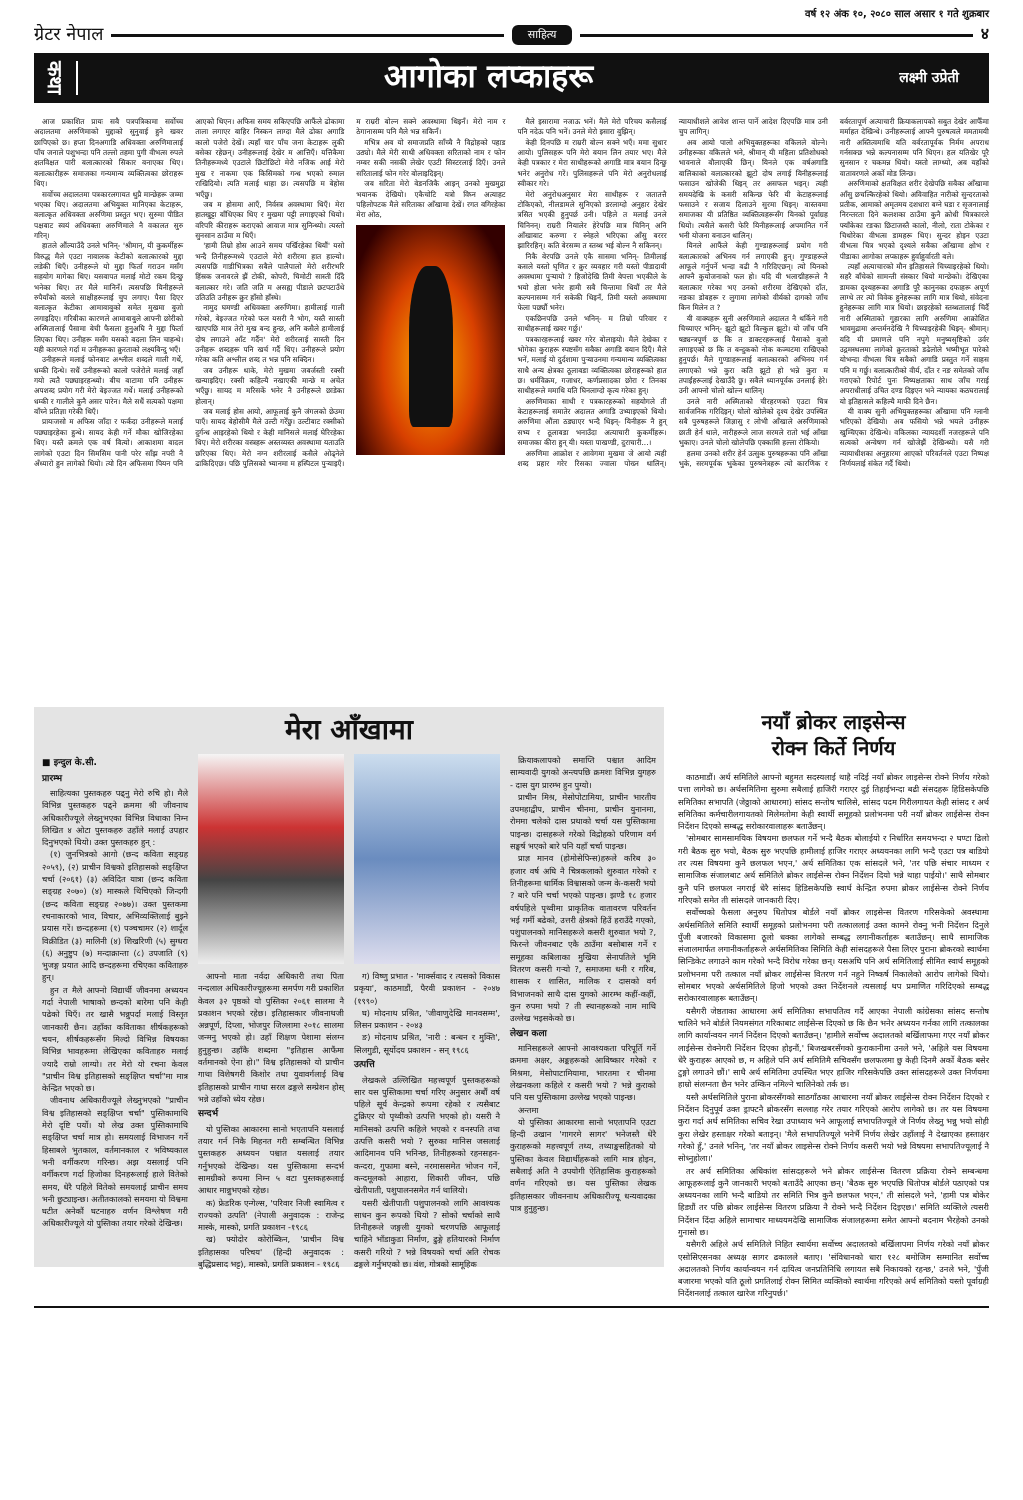वर्ष १२ अंक १०, २०८० साल असार १ गते शुक्रबार
ग्रेटर नेपाल
साहित्य
४
कथा आगोका लप्काहरू लक्ष्मी उप्रेती
आज प्रकाशित प्रायः सबै पत्रपत्रिकामा सर्वोच्च अदालतमा अरुणिमाको मुद्दाको सुनुवाई हुने खबर छापिएको छ। हप्ता दिनअगाडि अधिवक्ता अरुणिमालाई पाँच जनाले पशुभन्दा पनि तल्लो तहमा पुगी वीभत्स रुपले क्षतविक्षत पारी बलात्कारको सिकार बनाएका थिए। बलात्कारीहरू समाजका गन्यमान्य व्यक्तित्वका छोराहरू थिए।
सर्वोच्च अदालतमा पत्रकारलगायत थुप्रै मान्छेहरू जम्मा भएका थिए। अदालतमा अभियुक्त मानिएका केटाहरू, बलात्कृत अधिवक्ता अरुणिमा प्रस्तुत भए। सुरुमा पीडित पक्षबाट स्वयं अधिवक्ता अरुणिमाले नै वकालत सुरु गरिन्।
हातले औंल्याउँदै उनले भनिन्- 'श्रीमान्, यी कुकर्मीहरू विरुद्ध मैले एउटा नाबालक केटीको बलात्कारको मुद्दा लडेकी थिएँ। उनीहरूले यो मुद्दा फिर्ता गराउन मसँग सहयोग मागेका थिए। यसबापत मलाई मोटो रकम दिन्छु भनेका थिए। तर मैले मानिनँ। त्यसपछि यिनीहरूले रुपैयाँको बलले साक्षीहरूलाई चुप लगाए। पैसा दिएर बलात्कृत केटीका आमाबाबुको समेत मुखमा बुजो लगाइदिए। गरिबीका कारणले आमाबाबुले आफ्नी छोरीको अस्मितालाई पैसामा बेची फैसला हुनुअघि नै मुद्दा फिर्ता लिएका थिए। उनीहरू मसँग यसको बदला लिन चाहन्थे। यही कारणले गर्दा म उनीहरूका क्रुरताको लक्ष्यबिन्दु भएँ।
उनीहरूले मलाई फोनबाट अश्लील शब्दले गाली गर्थे, धम्की दिन्थे। सधैं उनीहरूको कालो पजेरोले मलाई जहाँ गयो त्यतै पछ्याइरहन्थ्यो। बीच बाटामा पनि उनीहरू अपशब्द प्रयोग गरी मेरो बेइज्जत गर्थे। मलाई उनीहरूको धम्की र गालीले कुनै असर पारेन। मैले सधैं सत्यको पक्षमा बाँच्ने प्रतिज्ञा गरेकी थिएँ।
प्रायःजसो म अफिस जाँदा र फर्कंदा उनीहरूले मलाई पछ्याइरहेका हुन्थे। सायद केही गर्ने मौका खोजिरहेका थिए। यस्तै क्रमले एक वर्ष बित्यो। आकाशमा बादल लागेको एउटा दिन सिमसिम पानी परेर साँझ नपरी नै अँध्यारो हुन लागेको थियो। त्यो दिन अफिसमा पियन पनि आएको थिएन। अफिस समय सकिएपछि आफैंले ढोकामा ताला लगाएर बाहिर निस्कन लाग्दा मैले ढोका अगाडि कालो पजेरो देखें। त्यहाँ चार पाँच जना केटाहरू लुकी बसेका रहेछन्। उनीहरूलाई देखेर म आत्तिएँ। यत्तिकैमा तिनीहरूमध्ये एउटाले छिटोछिटो मेरो नजिक आई मेरो मुख र नाकमा एक किसिमको गन्ध भएको रुमाल राखिदियो। त्यति मलाई थाहा छ। त्यसपछि म बेहोस भएँछु।
जब म होसमा आएँ, निर्वस्त्र अवस्थामा थिएँ। मेरा हातखुट्टा बाँधिएका थिए र मुखमा पट्टी लगाइएको थियो। वरिपरि कीराहरू कराएको आवाज मात्र सुनिन्थ्यो। त्यस्तो सुनसान ठाउँमा म थिएँ।
'हामी तिम्रो होस आउने समय पर्खिरहेका थियौं' यसो भन्दै तिनीहरूमध्ये एउटाले मेरो शरीरमा हात हाल्यो। त्यसपछि गाडीभित्रका सबैले पालैपालो मेरो शरीरभरि हिंस्रक जनावरले झैं टोकी, कोपरी, चिमोटी सास्ती दिँदै बलात्कार गरे। जति जति म असह्य पीडाले छटपटाउँथे उतिउति उनीहरू क्रुर हाँसो हाँस्थे।
नामुद घमण्डी अधिवक्ता अरुणिमा। हामीलाई गाली गरेको, बेइज्जत गरेको फल यसरी नै भोग, यस्तै सास्ती खाएपछि मात्र तेरो मुख बन्द हुन्छ, अनि कसैले हामीलाई दोष लगाउने आँट गर्दैन' मेरो शरीरलाई सास्ती दिन उनीहरू शब्दहरू पनि खर्च गर्दै थिए। उनीहरूले प्रयोग गरेका कति अश्लील शब्द त भन्न पनि सक्दिन।
जब उनीहरू थाके, मेरो मुखमा जबर्जस्ती रक्सी खन्याइदिए। रक्सी कहिल्यै नखाएकी मान्छे म अचेत भएँछु। सायद म मरिसकें भनेर नै उनीहरूले छाडेका होलान्।
जब मलाई होस आयो, आफूलाई कुनै जंगलको छेउमा पाएँ। सायद बेहोसीमै मैले उल्टी गरेँछु। उल्टीबाट रक्सीको दुर्गन्ध आइरहेको थियो र केही मानिसले मलाई घेरिरहेका थिए। मेरो शरीरका वस्त्रहरू अस्तव्यस्त अवस्थामा यताउति छरिएका थिए। मेरो नग्न शरीरलाई कसैले ओढ्नेले ढाकिदिएछ। पछि पुलिसको भ्यानमा म हस्पिटल पुर्‍याइएँ। म राम्ररी बोल्न सक्ने अवस्थामा थिइनँ। मेरो नाम र ठेगानासम्म पनि मैले भन्न सकिनँ।
मभित्र अब यो समाजप्रति साँच्चै नै विद्रोहको पहाड उठ्यो। मैले मेरी साथी अधिवक्ता सरिताको नाम र फोन नम्बर सकी नसकी लेखेर एउटी सिस्टरलाई दिएँ। उनले सरितालाई फोन गरेर बोलाइदिइन्।
जब सरिता मेरो बेडनजिकै आइन् उनको मुखमुद्रा भयानक देखियो। एकैचोटि यत्रो विघ्न अत्याहट पहिलोपटक मैले सरिताका आँखामा देखें। रगत बगिरहेका मेरा ओठ,
मैले इसारामा नजाऊ भनें। मैले मेरो परिचय कसैलाई पनि नदेऊ पनि भनें। उनले मेरो इसारा बुझिन्।
केही दिनपछि म राम्ररी बोल्न सक्ने भएँ। ममा सुधार आयो। पुलिसहरू पनि मेरो बयान लिन तयार भए। मैले केही पत्रकार र मेरा साथीहरूको अगाडि मात्र बयान दिन्छु भनेर अनुरोध गरें। पुलिसहरूले पनि मेरो अनुरोधलाई स्वीकार गरे।
मेरो अनुरोधअनुसार मेरा साथीहरू र जतातत्तै टोकिएको, नीलडामले सुनिएको डरलाग्दो अनुहार देखेर त्रसित भएकी हुनुपर्छ उनी। पहिले त मलाई उनले चिनिनन्। राम्ररी नियालेर हेरेपछि मात्र चिनिन् अनि आँखाबाट करुणा र स्नेहले भरिएका आँसु बररर झारिरहिन्। कति बेरसम्म त स्तब्ध भई बोल्न नै सकिनन्।
निकै बेरपछि उनले एकै सासमा भनिन्- तिमीलाई कसले यस्तो घृणित र क्रुर व्यवहार गरी यस्तो पीडादायी अवस्थामा पुर्‍यायो ? हिजोदेखि तिमी बेपत्ता भएकीले के भयो होला भनेर हामी सबै चिन्तामा थियौं तर मैले कल्पनासम्म गर्न सकेकी थिइनँ, तिमी यस्तो अवस्थामा फेला पर्छ्यौ भनेर।
एकछिनपछि उनले भनिन्- म तिम्रो परिवार र साथीहरूलाई खबर गर्छु।'
पत्रकारहरूलाई खबर गरेर बोलाइयो। मैले देखेका र भोगेका कुराहरू स्पष्टसँग सबैका अगाडि बयान दिएँ। मैले भनें, मलाई यो दुर्दशामा पुर्‍याउनमा गन्यमान्य व्यक्तित्वका साथै अन्य क्षेत्रका ठूलाबडा व्यक्तित्वका छोराहरूको हात छ। धर्मविक्रम, गजाधर, कर्णप्रसादका छोरा र तिनका साथीहरूले ममाथि यति घिनलाग्दो कृत्य गरेका हुन्।
अरुणिमाका साथी र पत्रकारहरूको सहयोगले ती केटाहरूलाई समातेर अदालत अगाडि उभ्याइएको थियो। अरुणिमा औंला ठड्याएर भन्दै थिइन्- यिनीहरू नै हुन् सभ्य र ठूलाबडा भनाउँदा अत्याचारी कुकर्मीहरू। समाजका कीरा हुन् यी। यस्ता पाखण्डी, दुराचारी...।
अरुणिमा आक्रोश र आवेगमा मुखमा जे आयो त्यही शब्द प्रहार गरेर रिसका ज्वाला पोख्न थालिन्। न्यायाधीशले आवेश शान्त पार्ने आदेश दिएपछि मात्र उनी चुप लागिन्।
अब आयो पालो अभियुक्तहरूका वकिलले बोल्ने। उनीहरूका वकिलले भने, श्रीमान् यी महिला प्रतिशोधको भावनाले बौलाएकी छिन्। यिनले एक वर्षअगाडि बालिकाको बलात्कारको झूटो दोष लगाई यिनीहरूलाई फसाउन खोजेकी थिइन् तर असफल भइन्। त्यही समयदेखि के कसरी सकिन्छ फेरि यी केटाहरूलाई फसाउने र सजाय दिलाउने सुरमा थिइन्। वास्तवमा समाजका यी प्रतिष्ठित व्यक्तित्वहरूसँग यिनको पूर्वाग्रह थियो। त्यसैले कसरी फेरि यिनीहरूलाई अपमानित गर्ने भनी योजना बनाउन थालिन्।
यिनले आफैंले केही गुण्डाहरूलाई प्रयोग गरी बलात्कारको अभिनय गर्न लगाएकी हुन्। गुण्डाहरूले आफूले गर्नुपर्ने भन्दा बढी नै गरिदिएछन्। त्यो यिनको आफ्नै कुयोजनाको फल हो। यदि यी भलाद्मीहरूले नै बलात्कार गरेका भए उनको शरीरमा देखिएको दाँत, नङका डोबहरू र लुगामा लागेको वीर्यको दागको जाँच किन मिलेन त ?
यी वाक्यहरू सुनी अरुणिमाले अदालत नै थर्किने गरी चिच्याएर भनिन्- झूटो झूटो विल्कुल झूटो। यो जाँच पनि षड्यन्त्रपूर्ण छ कि त डाक्टरहरूलाई पैसाको बुजो लगाइएको छ कि त बन्दुकको नोक कञ्चटमा राखिएको हुनुपर्छ। मैले गुण्डाहरूलाई बलात्कारको अभिनय गर्न लगाएको भन्ने कुरा कति झूटो हो भन्ने कुरा म तपाईंहरूलाई देखाउँदै छु। सबैले ध्यानपूर्वक उनलाई हेरे। उनी आफ्नो चोलो खोल्न थालिन्।
उनले नारी अस्मिताको चीरहरणको एउटा चित्र सार्वजनिक गरिदिइन्। चोलो खोलेको दृश्य देखेर उपस्थित सबै पुरुषहरूले जिज्ञासु र लोभी आँखाले अरुणिमाको छाती हेर्न थाले, नारीहरूले लाज सरमले रातो भई आँखा भुकाए। उनले चोलो खोलेपछि एक्कासि हल्ला रोकियो।
हलमा उनको शरीर हेर्न उत्सुक पुरुषहरूका पनि आँखा भुके, सरमपूर्वक भुकेका पुरुषनेत्रहरू त्यो कारणिक र बर्बरतापूर्ण अत्याचारी क्रियाकलापको सबुत देखेर आफैँमा मर्माहत देखिन्थे। उनीहरूलाई आफ्नै पुरुषत्वले ममतामयी नारी अस्तित्वमाथि यति बर्बरतापूर्वक निर्मम अपराध गर्नसक्छ भन्ने कल्पनासम्म पनि थिएन। हल यतिखेर पूरै सुनसान र चकमन्न थियो। यस्तो लाग्थ्यो, अब यहाँको वातावरणले अर्को मोड लिन्छ।
अरुणिमाको क्षतविक्षत शरीर देखेपछि सबैका आँखामा आँसु छचल्किरहेको थियो। अविवाहित नारीको सुन्दरताको प्रतीक, आमाको अमृतमय दशधारा बग्ने घडा र सृजनालाई निरन्तरता दिने कलशका ठाउँमा कुनै क्रोधी चित्रकारले फ्याँकेका रङका छिटाजस्तै कालो, नीलो, राता टोकेका र चिथोरेका वीभत्स डामहरू थिए। सुन्दर होइन एउटा वीभत्स चित्र भएको दृश्यले सबैका आँखामा क्षोभ र पीडाका आगोका लप्काहरू हुर्वाहुर्वारती बले।
त्यहाँ अत्याचारको मौन इतिहासले चिच्याइरहेको थियो। सहरै बाँचेको सामन्ती संस्कार थियो मान्छेको। देखिएका डामका दृश्यहरूका अगाडि पूरै कानुनका दफाहरू अपूर्ण लाग्थे तर त्यो विवेक हुनेहरूका लागि मात्र थियो, संवेदना हुनेहरूका लागि मात्र थियो। छाइरहेको स्तब्धतालाई चिर्दै नारी अस्मिताको गुहारका लागि अरुणिमा आक्रोशित भावमुद्रामा अन्तर्मनदेखि नै चिच्याइरहेकी थिइन्- श्रीमान्। यदि यी प्रमाणले पनि नपुगे मनुष्यसृष्टिको उर्वर उद्गमस्थलमा लागेको क्रुरताको डढेलोले भष्मीभूत पारेको योभन्दा वीभत्स चित्र सबैको अगाडि प्रस्तुत गर्ने साहस पनि म गर्छु। बलात्कारीको वीर्य, दाँत र नङ समेतको जाँच गराएको रिपोर्ट पुनः निष्पक्षताका साथ जाँच गराई अपराधीलाई उचित दण्ड दिइएन भने न्यायका कठघरालाई यो इतिहासले कहिल्यै माफी दिने छैन।
यी वाक्य सुनी अभियुक्तहरूका आँखामा पनि ग्लानी भरिएको देखियो। अब फसियो भन्ने भयले उनीहरू खुम्चिएका देखिन्थे। वकिलका न्यायदर्शी नजरहरूले पनि सत्यको अन्वेषण गर्न खोजेझैं देखिन्थ्यो। यसै गरी न्यायाधीशका अनुहारमा आएको परिवर्तनले एउटा निष्पक्ष निर्णयलाई संकेत गर्दै थियो।
मेरा आँखामा
■ इन्दुल के.सी.
प्रारम्भ
साहित्यका पुस्तकहरु पढ्नु मेरो रुचि हो। मैले विभिन्न पुस्तकहरु पढ्ने क्रममा श्री जीवनाथ अधिकारीज्यूले लेख्नुभएका विभिन्न विधाका निम्न लिखित ४ ओटा पुस्तकहरु उहाँले मलाई उपहार दिनुभएको थियो। उक्त पुस्तकहरु हुन् :
(१) जुनभित्रको आगो (छन्द कविता सङ्ग्रह २०५९), (२) प्राचीन विश्वको इतिहासको सङ्क्षिप्त चर्चा (२०६१) (३) अविदित यात्रा (छन्द कविता सङ्ग्रह २०७०) (४) मास्कले थिचिएको जिन्दगी (छन्द कविता सङ्ग्रह २०७७)। उक्त पुस्तकमा रचनाकारको भाव, विचार, अभिव्यक्तिलाई बुझ्ने प्रयास गरें। छन्दहरूमा (१) पञ्चचामर (२) शार्दूल विक्रीडित (३) मालिनी (४) शिखरिणी (५) सुग्धरा (६) अनुष्टुप (७) मन्दाक्रान्ता (८) उपजाति (९) भुजङ्ग प्रयात आदि छन्दहरूमा रचिएका कविताहरु हुन्।
हुन त मैले आफ्नो विद्यार्थी जीवनमा अध्ययन गर्दा नेपाली भाषाको छन्दको बारेमा पनि केही पढेको थिएँ। तर खासै भन्नुपर्दा मलाई विस्तृत जानकारी छैन। उहाँका कविताका शीर्षकहरूको चयन, शीर्षकहरूसँग मिल्दो विभिन्न विषयका विभिन्न भावहरूमा लेखिएका कविताहरु मलाई ज्यादै राम्रो लाग्यो। तर मेरो यो रचना केवल "प्राचीन विश्व इतिहासको सङ्क्षिप्त चर्चा"मा मात्र केन्द्रित भएको छ।
जीवनाथ अधिकारीज्यूले लेख्नुभएको "प्राचीन विश्व इतिहासको सङ्क्षिप्त चर्चा" पुस्तिकामाथि मेरो दृष्टि पर्यो। यो लेख उक्त पुस्तिकामाथि सङ्क्षिप्त चर्चा मात्र हो। समयलाई विभाजन गर्ने हिसाबले भुतकाल, वर्तमानकाल र भविष्यकाल भनी वर्गीकरण गरिन्छ। अझ यसलाई पनि वर्गीकरण गर्दा हिजोका दिनहरूलाई हाले वितेको समय, धेरै पहिले वितेको समयलाई प्राचीन समय भनी छुट्याइन्छ। अतीतकालको समयमा यो विश्वमा घटीत अनेकौं घटनाहरु वर्णन विश्लेषण गरी अधिकारीज्यूले यो पुस्तिका तयार गरेको देखिन्छ।
आफ्नो माता नर्वदा अधिकारी तथा पिता नन्दलाल अधिकारीज्यूहरूमा समर्पण गरी प्रकाशित केवल ३२ पृष्ठको यो पुस्तिका २०६१ सालमा नै प्रकाशन भएको रहेछ। इतिहासकार जीवनाथजी अन्नपूर्ण, दिप्ला, भोजपुर जिल्लामा २०१८ सालमा जन्मनु भएको हो। उहाँ शिक्षण पेशामा संलग्न हुनुहुन्छ। उहाँकै शब्दमा "इतिहास आफैंमा वर्तमानको ऐना हो।" विश्व इतिहासको यो प्राचीन गाथा विशेषगरी किशोर तथा युवावर्गलाई विश्व इतिहासको प्राचीन गाथा सरल ढङ्गले सम्प्रेशन होस् भन्ने उहाँको ध्येय रहेछ।
सन्दर्भ
यो पुस्तिका आकारमा सानो भएतापनि यसलाई तयार गर्न निकै मिहनत गरी सम्बन्धित विभिन्न पुस्तकहरु अध्ययन पश्चात यसलाई तयार गर्नुभएको देखिन्छ। यस पुस्तिकामा सन्दर्भ सामग्रीको रूपमा निम्न ५ वटा पुस्तकहरूलाई आधार मान्नुभएको रहेछ।
क) फ्रेडरिक एन्गेल्स, 'परिवार निजी स्वामित्व र राज्यको उत्पति' (नेपाली अनुवादक : राजेन्द्र मास्के, मास्को, प्रगति प्रकाशन -१९८६
ख) फ्योदोर कोरोब्किन, 'प्राचीन विश्व इतिहासका परिचय' (हिन्दी अनुवादक : बुद्धिप्रसाद भट्ट), मास्को, प्रगति प्रकाशन - १९८६
ग) विष्णु प्रभात - 'मार्क्सवाद र त्यसको विकास प्रकृया', काठमाडौं, पैरवी प्रकाशन - २०४७ (१९९०)
घ) मोदनाथ प्रश्रित, 'जीवाणुदेखि मानवसम्म', लिसन प्रकाशन - २०४३
ङ) मोदनाथ प्रश्रित, 'नारी : बन्धन र मुक्ति', सिलगुडी, सूर्योदय प्रकाशन - सन् १९८६
उत्पत्ति
लेखकले उल्लिखित महत्त्वपूर्ण पुस्तकहरूको सार यस पुस्तिकामा चर्चा गरिए अनुसार अर्बौं वर्ष पहिले सूर्य केन्द्रको रूपमा रहेको र त्यसैबाट टुक्रिएर यो पृथ्वीको उत्पत्ति भएको हो। यसरी नै मानिसको उत्पत्ति कहिले भएको र वनस्पति तथा उत्पत्ति कसरी भयो ? सुरुका मानिस जसलाई आदिमानव पनि भनिन्छ, तिनीहरूको रहनसहन-कन्दरा, गुफामा बस्ने, नरमाससमेत भोजन गर्ने, कन्दमूलको आहारा, शिकारी जीवन, पछि खेतीपाती, पशुपालनसमेत गर्न थालियो।
यसरी खेतीपाती पशुपालनको लागि आवश्यक साधन कुन रूपको थियो ? सोको चर्चाको साथै तिनीहरूले जङ्गली युगको चरणपछि आफूलाई चाहिने भाँडाकुडा निर्माण, ढुङ्गे हतियारको निर्माण कसरी गरियो ? भन्ने विषयको चर्चा अति रोचक ढङ्गले गर्नुभएको छ। वंश, गोत्रको सामूहिक
क्रियाकलापको समाप्ति पश्चात आदिम साम्यवादी युगको अन्त्यपछि क्रमशः विभिन्न युगहरु - दास युग प्रारम्भ हुन पुग्यो।
प्राचीन मिश्र, मेसोपोटामिया, प्राचीन भारतीय उपमहाद्वीप, प्राचीन चीनमा, प्राचीन युनानमा, रोममा चलेको दास प्रथाको चर्चा यस पुस्तिकामा पाइन्छ। दासहरूले गरेको विद्रोहको परिणाम वर्ग सङ्घर्ष भएको बारे पनि यहाँ चर्चा पाइन्छ।
प्राज्ञ मानव (होमोसेपिन्स)हरूले करिब ३० हजार वर्ष अघि नै चित्रकलाको शुरुवात गरेको र तिनीहरूमा धार्मिक विश्वासको जन्म के-कसरी भयो ? बारे पनि चर्चा भएको पाइन्छ। झण्डै १८ हजार वर्षपहिले पृथ्वीमा प्राकृतिक वातावरण परिवर्तन भई गर्मी बढेको, उत्तरी क्षेत्रको हिउँ हराउँदै गएको, पशुपालनको मानिसहरूले कसरी शुरुवात भयो ?, फिरन्ते जीवनबाट एकै ठाउँमा बसोबास गर्ने र समूहका कबिलाका मुखिया सेनापतिले भूमि वितरण कसरी गर्‍यो ?, समाजमा धनी र गरिब, शासक र शासित, मालिक र दासको वर्ग विभाजनको साथै दास युगको आरम्भ कहीं-कहीं, कुन रुपमा भयो ? ती स्थानहरूको नाम माथि उल्लेख भइसकेको छ।
लेखन कला
मानिसहरूले आफ्नो आवश्यकता परिपूर्ति गर्ने क्रममा अक्षर, अङ्कहरूको आविष्कार गरेको र मिश्रमा, मेसोपाटामियामा, भारतमा र चीनमा लेखनकला कहिले र कसरी भयो ? भन्ने कुराको पनि यस पुस्तिकामा उल्लेख भएको पाइन्छ।
अन्तमा
यो पुस्तिका आकारमा सानो भएतापनि एउटा हिन्दी उखान 'गागरमे सागर' भनेजस्तै धेरै कुराहरूको महत्त्वपूर्ण तथ्य, तथ्याङ्कसहितको यो पुस्तिका केवल विद्यार्थीहरूको लागि मात्र होइन, सबैलाई अति नै उपयोगी ऐतिहासिक कुराहरूको वर्णन गरिएको छ। यस पुस्तिका लेखक इतिहासकार जीवननाथ अधिकारीज्यू धन्यवादका पात्र हुनुहुन्छ।
नयाँ ब्रोकर लाइसेन्स
रोक्न किर्ते निर्णय
काठमाडौं। अर्थ समितिले आफ्नो बहुमत सदस्यलाई थाहै नदिई नयाँ ब्रोकर लाइसेन्स रोक्ने निर्णय गरेको पत्ता लागेको छ। अर्थसमितिमा सुरुमा सबैलाई हाजिरी गराएर दुई तिहाईभन्दा बढी संसदहरू हिडिसकेपछि समितिका सभापति (जेठ्ठाको आधारमा) सांसद सन्तोष चालिसे, सांसद पदम गिरीलगायत केही सांसद र अर्थ समितिका कर्मचारीलगायतको मिलेमतोमा केही स्वार्थी समूहको प्रलोभनमा परी नयाँ ब्रोकर लाईसेन्स रोक्न निर्देशन दिएको सम्बद्ध सरोकारवालाहरू बताउँछन्।
'सोमबार सामसामयिक विषयमा छलफल गर्ने भन्दै बैठक बोलाईयो र निर्धारित समयभन्दा २ घण्टा ढिलो गरी बैठक सुरु भयो, बैठक सुरु भएपछि हामीलाई हाजिर गराएर अध्ययनका लागि भन्दै एउटा पत्र बाडियो तर त्यस विषयमा कुनै छलफल भएन,' अर्थ समितिका एक सांसदले भने, 'तर पछि संचार माध्यम र सामाजिक संजालबाट अर्थ समितिले ब्रोकर लाईसेन्स रोक्न निर्देशन दियो भन्ने थाहा पाईयो।' साथै सोमबार कुनै पनि छलफल नगराई धेरै सांसद हिडिसकेपछि स्वार्थ केन्द्रित रुपमा ब्रोकर लाईसेन्स रोक्ने निर्णय गरिएको समेत ती सांसदले जानकारी दिए।
सर्वोच्चको फैसला अनुरुप धितोपत्र बोर्डले नयाँ ब्रोकर लाइसेन्स वितरण गरिसकेको अवस्थामा अर्थसमितिले समिति स्वार्थी समूहको प्रलोभनमा परी तत्काललाई उक्त कामने रोक्नु भनी निर्देशन दिनुले पुँजी बजारको विकासमा ठूलो धक्का लागेको सम्बद्ध लगानीकर्ताहरू बताउँछन्। साथै सामाजिक संजालमार्फत लगानीकर्ताहरूले अर्थसमितिका सिमिति केही सांसदहरूले पैसा लिएर पुराना ब्रोकरको स्वार्थमा सिन्डिकेट लगाउने काम गरेको भन्दै विरोध गरेका छन्। यसअघि पनि अर्थ समितिलाई सीमित स्वार्थ समूहको प्रलोभनमा परी तत्काल नयाँ ब्रोकर लाईसेन्स वितरण गर्न नहुने निष्कर्ष निकालेको आरोप लागेको थियो। सोमबार भएको अर्थसमितिले हिजो भएको उक्त निर्देशनले त्यसलाई थप प्रमाणित गरिदिएको सम्बद्ध सरोकारवालाहरू बताउँछन्।
यसैगरी जेष्ठताका आधारमा अर्थ समितिका सभापतित्व गर्दै आएका नेपाली कांग्रेसका सांसद सन्तोष चालिने भने बोर्डले नियमसंगत गरिकाबाट लाईसेन्स दिएको छ कि छैन भनेर अध्ययन गर्नका लागि तत्कालका लागि कार्यान्वयन नगर्न निर्देशन दिएको बताउँछन्। 'हामीले सर्वोच्च अदालतको बर्खिलाफमा गएर नयाँ ब्रोकर लाईसेन्स रोक्नेगरी निर्देशन दिएका होइनौं,' बिजखबरसँगको कुराकानीमा उनले भने, 'अहिले यस विषयमा धेरै कुराहरू आएको छ, म अहिले पनि अर्थ समितिमै सचिवसँग छलफलमा छु केही दिनमै अर्को बैठक बसेर टुङ्गो लगाउने छौं।' साथै अर्थ समितिमा उपस्थित भएर हाजिर गरिसकेपछि उक्त सांसदहरूले उक्त निर्णयमा हाम्रो संलग्नता छैन भनेर उम्किन नमिल्ने चालिनेको तर्क छ।
यस्तै अर्थसमितिले पुराना ब्रोकरसँगको साठगाँठका आधारमा नयाँ ब्रोकर लाईसेन्स रोक्न निर्देशन दिएको र निर्देशन दिनुपूर्व उक्त ड्राफ्टनै ब्रोकरसँग सल्लाह गरेर तयार गरिएको आरोप लागेको छ। तर यस विषयमा कुरा गर्दा अर्थ समितिका सचिव रेखा उपाध्याय भने आफूलाई सभापतिज्यूले जे निर्णय लेख्नु भन्नु भयो सोही कुरा लेखेर हस्ताक्षर गरेको बताइन्। 'मैले सभापतिज्यूले भनेर्भै निर्णय लेखेर उहाँलाई नै देखाएका हस्ताक्षर गरेको हुँ,' उनले भनिन्, 'तर नयाँ ब्रोकर लाइसेन्स रोक्ने निर्णय कसरी भयो भन्ने विषयमा सभापतिज्यूलाई नै सोध्नुहोला।'
तर अर्थ समितिका अधिकांश सांसदहरूले भने ब्रोकर लाईसेन्स वितरण प्रक्रिया रोक्ने सम्बन्धमा आफूहरूलाई कुनै जानकारी भएको बताउँदै आएका छन्। 'बैठक सुरु भएपछि धितोपत्र बोर्डले पठाएको पत्र अध्ययनका लागि भन्दै बाडियो तर समिति भित्र कुनै छलफल भएन,' ती सांसदले भने, 'हामी पत्र बोकेर हिड्यौं तर पछि ब्रोकर लाईसेन्स वितरण प्रक्रिया नै रोक्ने भन्दै निर्देशन दिइएछ।' समिति व्यक्तिले त्यसरी निर्देशन दिंदा अहिले सामाचार माध्ययमदेखि सामाजिक संजालहरूमा समेत आफ्नो बदनाम भैरहेको उनको गुनासो छ।
यसैगरी अहिले अर्थ समितिले निहित स्वार्थमा सर्वोच्च अदालतको बर्खिलापमा निर्णय गरेको नयाँ ब्रोकर एसोसिएसनका अध्यक्ष सागर ढकालले बताए। 'संविधानको धारा १२८ बमोजिम सम्मानित सर्वोच्च अदालतको निर्णय कार्यान्वयन गर्न दायित्व जनप्रतिनिधि लगायत सबै निकायको रहन्छ,' उनले भने, 'पुँजी बजारमा भएको यति ठूलो प्रगतिलाई रोक्न सिमित व्यक्तिको स्वार्थमा गरिएको अर्थ समितिको यस्तो पूर्वाग्रही निर्देशनलाई तत्काल खारेज गरिनुपर्छ।'